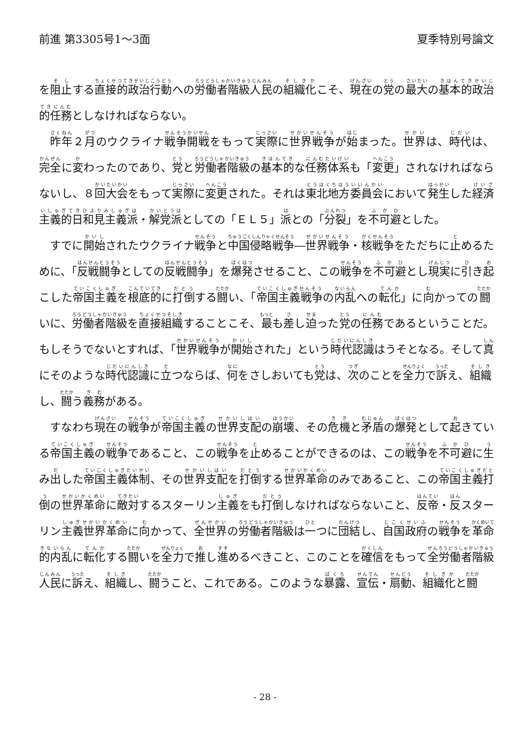前進 第3305号1～3面 夏季特別号論文
を阻止する直接的政治行動への労働者階級人民の組織化こそ、現在の党の最大の基本的政治的任務としなければならない。
昨年２月のウクライナ戦争開戦をもって実際に世界戦争が始まった。世界は、時代は、完全に変わったのであり、党と労働者階級の基本的な任務体系も「変更」されなければならないし、８回大会をもって実際に変更された。それは東北地方委員会において発生した経済主義的日和見主義派・解党派としての「ＥＬ５」派との「分裂」を不可避とした。
すでに開始されたウクライナ戦争と中国侵略戦争―世界戦争・核戦争をただちに止めるために、「反戦闘争としての反戦闘争」を爆発させること、この戦争を不可避とし現実に引き起こした帝国主義を根底的に打倒する闘い、「帝国主義戦争の内乱への転化」に向かっての闘いに、労働者階級を直接組織することこそ、最も差し迫った党の任務であるということだ。もしそうでないとすれば、「世界戦争が開始された」という時代認識はうそとなる。そして真にそのような時代認識に立つならば、何をさしおいても党は、次のことを全力で訴え、組織し、闘う義務がある。
すなわち現在の戦争が帝国主義の世界支配の崩壊、その危機と矛盾の爆発として起きている帝国主義の戦争であること、この戦争を止めることができるのは、この戦争を不可避に生み出した帝国主義体制、その世界支配を打倒する世界革命のみであること、この帝国主義打倒の世界革命に敵対するスターリン主義をも打倒しなければならないこと、反帝・反スターリン主義世界革命に向かって、全世界の労働者階級は一つに団結し、自国政府の戦争を革命的内乱に転化する闘いを全力で推し進めるべきこと、このことを確信をもって全労働者階級人民に訴え、組織し、闘うこと、これである。このような暴露、宣伝・扇動、組織化と闘
- 28 -